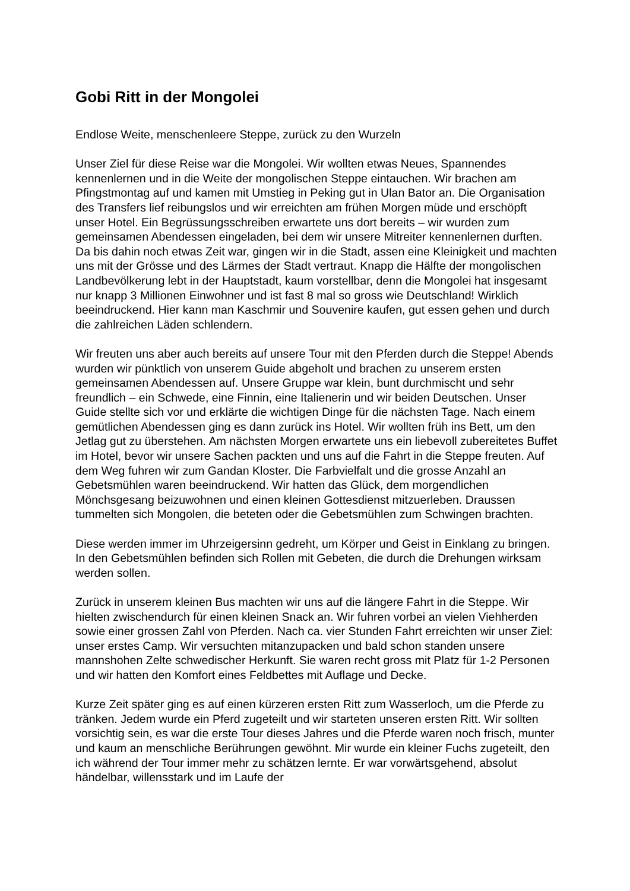Gobi Ritt in der Mongolei
Endlose Weite, menschenleere Steppe, zurück zu den Wurzeln
Unser Ziel für diese Reise war die Mongolei. Wir wollten etwas Neues, Spannendes kennenlernen und in die Weite der mongolischen Steppe eintauchen. Wir brachen am Pfingstmontag auf und kamen mit Umstieg in Peking gut in Ulan Bator an. Die Organisation des Transfers lief reibungslos und wir erreichten am frühen Morgen müde und erschöpft unser Hotel. Ein Begrüssungsschreiben erwartete uns dort bereits – wir wurden zum gemeinsamen Abendessen eingeladen, bei dem wir unsere Mitreiter kennenlernen durften. Da bis dahin noch etwas Zeit war, gingen wir in die Stadt, assen eine Kleinigkeit und machten uns mit der Grösse und des Lärmes der Stadt vertraut. Knapp die Hälfte der mongolischen Landbevölkerung lebt in der Hauptstadt, kaum vorstellbar, denn die Mongolei hat insgesamt nur knapp 3 Millionen Einwohner und ist fast 8 mal so gross wie Deutschland! Wirklich beeindruckend. Hier kann man Kaschmir und Souvenire kaufen, gut essen gehen und durch die zahlreichen Läden schlendern.
Wir freuten uns aber auch bereits auf unsere Tour mit den Pferden durch die Steppe! Abends wurden wir pünktlich von unserem Guide abgeholt und brachen zu unserem ersten gemeinsamen Abendessen auf. Unsere Gruppe war klein, bunt durchmischt und sehr freundlich – ein Schwede, eine Finnin, eine Italienerin und wir beiden Deutschen. Unser Guide stellte sich vor und erklärte die wichtigen Dinge für die nächsten Tage. Nach einem gemütlichen Abendessen ging es dann zurück ins Hotel. Wir wollten früh ins Bett, um den Jetlag gut zu überstehen. Am nächsten Morgen erwartete uns ein liebevoll zubereitetes Buffet im Hotel, bevor wir unsere Sachen packten und uns auf die Fahrt in die Steppe freuten. Auf dem Weg fuhren wir zum Gandan Kloster. Die Farbvielfalt und die grosse Anzahl an Gebetsmühlen waren beeindruckend. Wir hatten das Glück, dem morgendlichen Mönchsgesang beizuwohnen und einen kleinen Gottesdienst mitzuerleben. Draussen tummelten sich Mongolen, die beteten oder die Gebetsmühlen zum Schwingen brachten.
Diese werden immer im Uhrzeigersinn gedreht, um Körper und Geist in Einklang zu bringen. In den Gebetsmühlen befinden sich Rollen mit Gebeten, die durch die Drehungen wirksam werden sollen.
Zurück in unserem kleinen Bus machten wir uns auf die längere Fahrt in die Steppe. Wir hielten zwischendurch für einen kleinen Snack an. Wir fuhren vorbei an vielen Viehherden sowie einer grossen Zahl von Pferden. Nach ca. vier Stunden Fahrt erreichten wir unser Ziel: unser erstes Camp. Wir versuchten mitanzupacken und bald schon standen unsere mannshohen Zelte schwedischer Herkunft. Sie waren recht gross mit Platz für 1-2 Personen und wir hatten den Komfort eines Feldbettes mit Auflage und Decke.
Kurze Zeit später ging es auf einen kürzeren ersten Ritt zum Wasserloch, um die Pferde zu tränken. Jedem wurde ein Pferd zugeteilt und wir starteten unseren ersten Ritt. Wir sollten vorsichtig sein, es war die erste Tour dieses Jahres und die Pferde waren noch frisch, munter und kaum an menschliche Berührungen gewöhnt. Mir wurde ein kleiner Fuchs zugeteilt, den ich während der Tour immer mehr zu schätzen lernte. Er war vorwärtsgehend, absolut händelbar, willensstark und im Laufe der